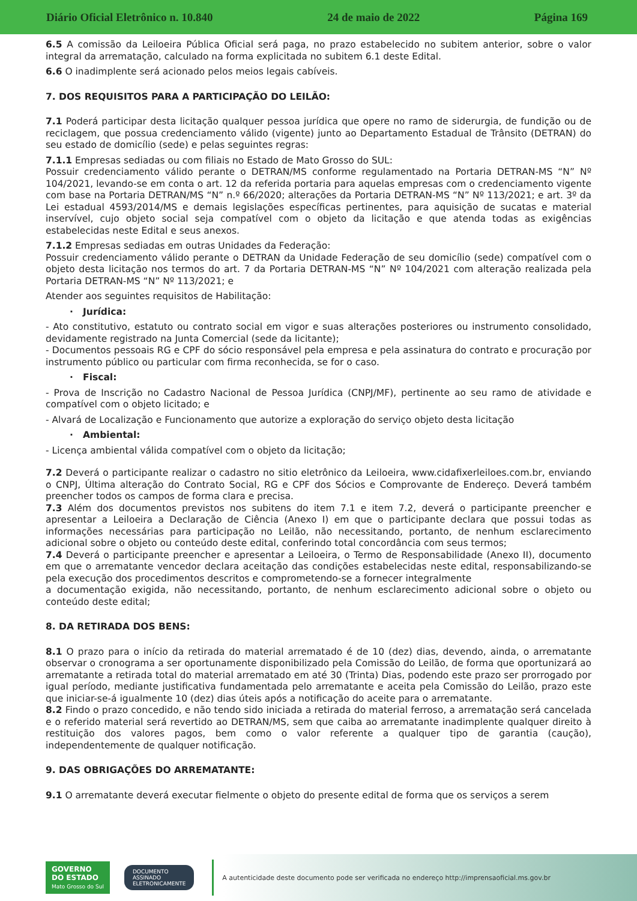Diário Oficial Eletrônico n. 10.840 24 de maio de 2022 Página 169
6.5 A comissão da Leiloeira Pública Oficial será paga, no prazo estabelecido no subitem anterior, sobre o valor integral da arrematação, calculado na forma explicitada no subitem 6.1 deste Edital.
6.6 O inadimplente será acionado pelos meios legais cabíveis.
7. DOS REQUISITOS PARA A PARTICIPAÇÃO DO LEILÃO:
7.1 Poderá participar desta licitação qualquer pessoa jurídica que opere no ramo de siderurgia, de fundição ou de reciclagem, que possua credenciamento válido (vigente) junto ao Departamento Estadual de Trânsito (DETRAN) do seu estado de domicílio (sede) e pelas seguintes regras:
7.1.1 Empresas sediadas ou com filiais no Estado de Mato Grosso do SUL:
Possuir credenciamento válido perante o DETRAN/MS conforme regulamentado na Portaria DETRAN-MS “N” Nº 104/2021, levando-se em conta o art. 12 da referida portaria para aquelas empresas com o credenciamento vigente com base na Portaria DETRAN/MS “N” n.º 66/2020; alterações da Portaria DETRAN-MS “N” Nº 113/2021; e art. 3º da Lei estadual 4593/2014/MS e demais legislações específicas pertinentes, para aquisição de sucatas e material inservível, cujo objeto social seja compatível com o objeto da licitação e que atenda todas as exigências estabelecidas neste Edital e seus anexos.
7.1.2 Empresas sediadas em outras Unidades da Federação:
Possuir credenciamento válido perante o DETRAN da Unidade Federação de seu domicílio (sede) compatível com o objeto desta licitação nos termos do art. 7 da Portaria DETRAN-MS “N” Nº 104/2021 com alteração realizada pela Portaria DETRAN-MS “N” Nº 113/2021; e
Atender aos seguintes requisitos de Habilitação:
· Jurídica:
- Ato constitutivo, estatuto ou contrato social em vigor e suas alterações posteriores ou instrumento consolidado, devidamente registrado na Junta Comercial (sede da licitante);
- Documentos pessoais RG e CPF do sócio responsável pela empresa e pela assinatura do contrato e procuração por instrumento público ou particular com firma reconhecida, se for o caso.
· Fiscal:
- Prova de Inscrição no Cadastro Nacional de Pessoa Jurídica (CNPJ/MF), pertinente ao seu ramo de atividade e compatível com o objeto licitado; e
- Alvará de Localização e Funcionamento que autorize a exploração do serviço objeto desta licitação
· Ambiental:
- Licença ambiental válida compatível com o objeto da licitação;
7.2 Deverá o participante realizar o cadastro no sitio eletrônico da Leiloeira, www.cidafixerleiloes.com.br, enviando o CNPJ, Última alteração do Contrato Social, RG e CPF dos Sócios e Comprovante de Endereço. Deverá também preencher todos os campos de forma clara e precisa.
7.3 Além dos documentos previstos nos subitens do item 7.1 e item 7.2, deverá o participante preencher e apresentar a Leiloeira a Declaração de Ciência (Anexo I) em que o participante declara que possui todas as informações necessárias para participação no Leilão, não necessitando, portanto, de nenhum esclarecimento adicional sobre o objeto ou conteúdo deste edital, conferindo total concordância com seus termos;
7.4 Deverá o participante preencher e apresentar a Leiloeira, o Termo de Responsabilidade (Anexo II), documento em que o arrematante vencedor declara aceitação das condições estabelecidas neste edital, responsabilizando-se pela execução dos procedimentos descritos e comprometendo-se a fornecer integralmente
a documentação exigida, não necessitando, portanto, de nenhum esclarecimento adicional sobre o objeto ou conteúdo deste edital;
8. DA RETIRADA DOS BENS:
8.1 O prazo para o início da retirada do material arrematado é de 10 (dez) dias, devendo, ainda, o arrematante observar o cronograma a ser oportunamente disponibilizado pela Comissão do Leilão, de forma que oportunizará ao arrematante a retirada total do material arrematado em até 30 (Trinta) Dias, podendo este prazo ser prorrogado por igual período, mediante justificativa fundamentada pelo arrematante e aceita pela Comissão do Leilão, prazo este que iniciar-se-á igualmente 10 (dez) dias úteis após a notificação do aceite para o arrematante.
8.2 Findo o prazo concedido, e não tendo sido iniciada a retirada do material ferroso, a arrematação será cancelada e o referido material será revertido ao DETRAN/MS, sem que caiba ao arrematante inadimplente qualquer direito à restituição dos valores pagos, bem como o valor referente a qualquer tipo de garantia (caução), independentemente de qualquer notificação.
9. DAS OBRIGAÇÕES DO ARREMATANTE:
9.1 O arrematante deverá executar fielmente o objeto do presente edital de forma que os serviços a serem
GOVERNO
DO ESTADO
Mato Grosso do Sul
DOCUMENTO
ASSINADO
ELETRONICAMENTE
A autenticidade deste documento pode ser verificada no endereço http://imprensaoficial.ms.gov.br